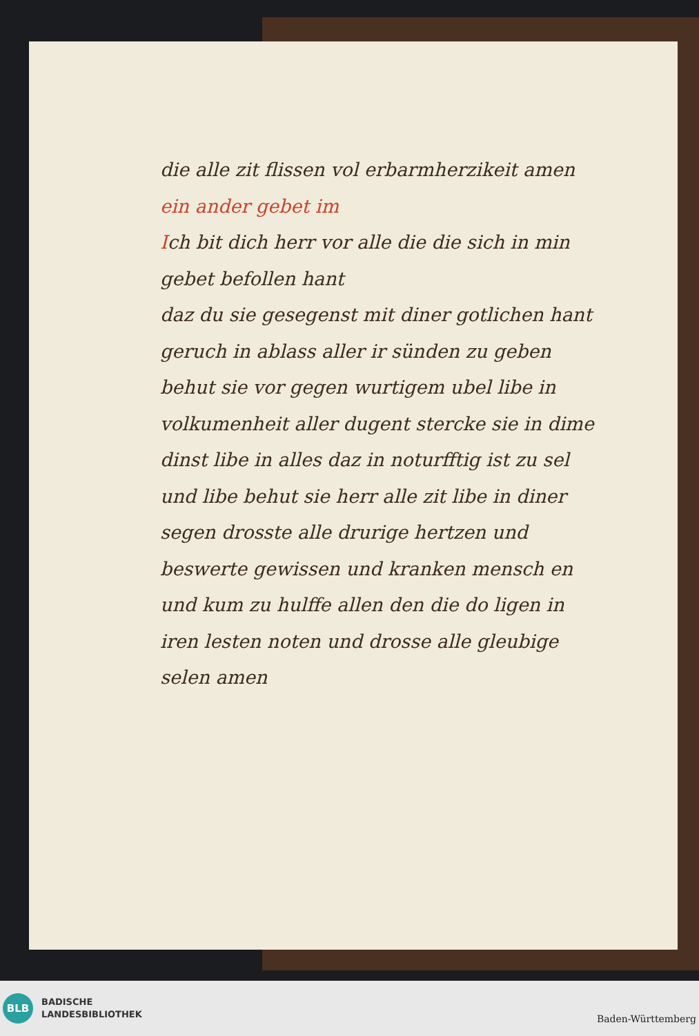die alle zit flissen vol erbarmherzikeit amen ein ander gebet im
Ich bit dich herr vor alle die die sich in min gebet befollen hant
daz du sie gesegenst mit diner gotlichen hant geruch in ablass aller ir sünden zu geben behut sie vor gegen wurtigem ubel libe in volkumenheit aller dugent stercke sie in dime dinst libe in alles daz in noturfftig ist zu sel und libe behut sie herr alle zit libe in diner segen drosste alle drurige hertzen und beswerte gewissen und kranken mensch en und kum zu hulffe allen den die do ligen in iren lesten noten und drosse alle gleubige selen amen
BLB
BADISCHE
LANDESBIBLIOTHEK
Baden-Württemberg